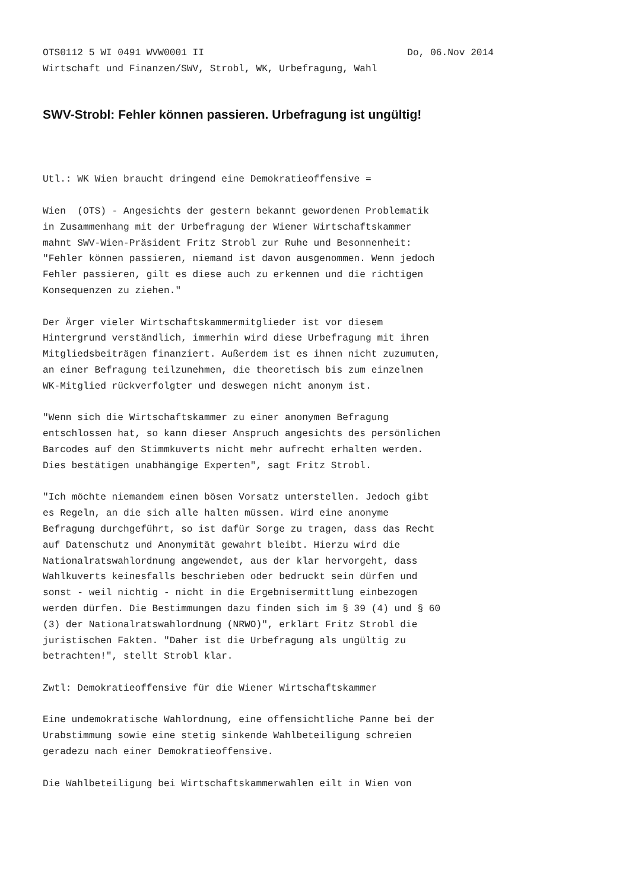OTS0112 5 WI 0491 WVW0001 II Do, 06.Nov 2014
Wirtschaft und Finanzen/SWV, Strobl, WK, Urbefragung, Wahl
SWV-Strobl: Fehler können passieren. Urbefragung ist ungültig!
Utl.: WK Wien braucht dringend eine Demokratieoffensive =
Wien (OTS) - Angesichts der gestern bekannt gewordenen Problematik in Zusammenhang mit der Urbefragung der Wiener Wirtschaftskammer mahnt SWV-Wien-Präsident Fritz Strobl zur Ruhe und Besonnenheit: "Fehler können passieren, niemand ist davon ausgenommen. Wenn jedoch Fehler passieren, gilt es diese auch zu erkennen und die richtigen Konsequenzen zu ziehen."
Der Ärger vieler Wirtschaftskammermitglieder ist vor diesem Hintergrund verständlich, immerhin wird diese Urbefragung mit ihren Mitgliedsbeiträgen finanziert. Außerdem ist es ihnen nicht zuzumuten, an einer Befragung teilzunehmen, die theoretisch bis zum einzelnen WK-Mitglied rückverfolgter und deswegen nicht anonym ist.
"Wenn sich die Wirtschaftskammer zu einer anonymen Befragung entschlossen hat, so kann dieser Anspruch angesichts des persönlichen Barcodes auf den Stimmkuverts nicht mehr aufrecht erhalten werden. Dies bestätigen unabhängige Experten", sagt Fritz Strobl.
"Ich möchte niemandem einen bösen Vorsatz unterstellen. Jedoch gibt es Regeln, an die sich alle halten müssen. Wird eine anonyme Befragung durchgeführt, so ist dafür Sorge zu tragen, dass das Recht auf Datenschutz und Anonymität gewahrt bleibt. Hierzu wird die Nationalratswahlordnung angewendet, aus der klar hervorgeht, dass Wahlkuverts keinesfalls beschrieben oder bedruckt sein dürfen und sonst - weil nichtig - nicht in die Ergebnisermittlung einbezogen werden dürfen. Die Bestimmungen dazu finden sich im § 39 (4) und § 60 (3) der Nationalratswahlordnung (NRWO)", erklärt Fritz Strobl die juristischen Fakten. "Daher ist die Urbefragung als ungültig zu betrachten!", stellt Strobl klar.
Zwtl: Demokratieoffensive für die Wiener Wirtschaftskammer
Eine undemokratische Wahlordnung, eine offensichtliche Panne bei der Urabstimmung sowie eine stetig sinkende Wahlbeteiligung schreien geradezu nach einer Demokratieoffensive.
Die Wahlbeteiligung bei Wirtschaftskammerwahlen eilt in Wien von